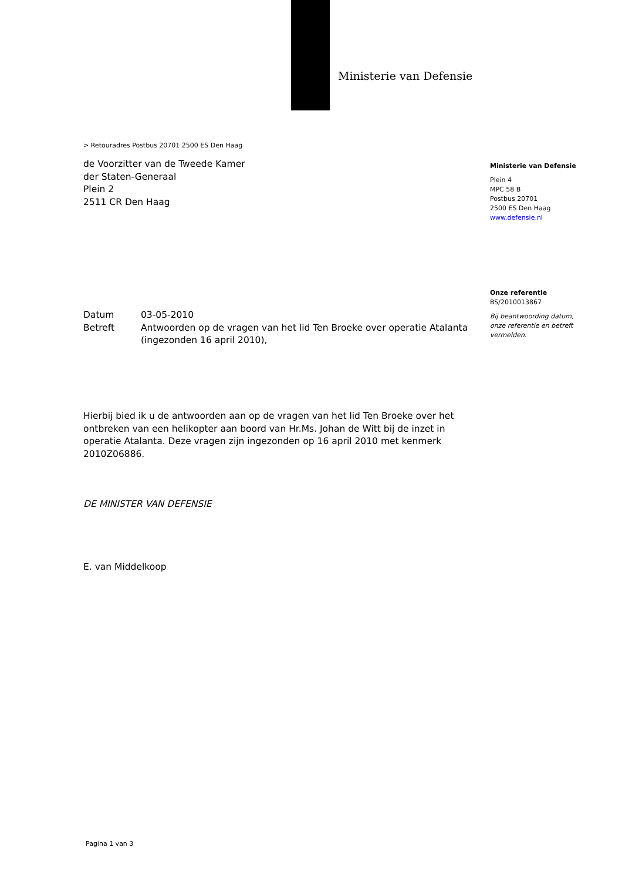Ministerie van Defensie
> Retouradres Postbus 20701 2500 ES Den Haag
de Voorzitter van de Tweede Kamer
der Staten-Generaal
Plein 2
2511 CR Den Haag
Ministerie van Defensie
Plein 4
MPC 58 B
Postbus 20701
2500 ES Den Haag
www.defensie.nl
Onze referentie
BS/2010013867
Bij beantwoording datum, onze referentie en betreft vermelden.
Datum 03-05-2010
Betreft Antwoorden op de vragen van het lid Ten Broeke over operatie Atalanta (ingezonden 16 april 2010),
Hierbij bied ik u de antwoorden aan op de vragen van het lid Ten Broeke over het ontbreken van een helikopter aan boord van Hr.Ms. Johan de Witt bij de inzet in operatie Atalanta. Deze vragen zijn ingezonden op 16 april 2010 met kenmerk 2010Z06886.
DE MINISTER VAN DEFENSIE
E. van Middelkoop
Pagina 1 van 3